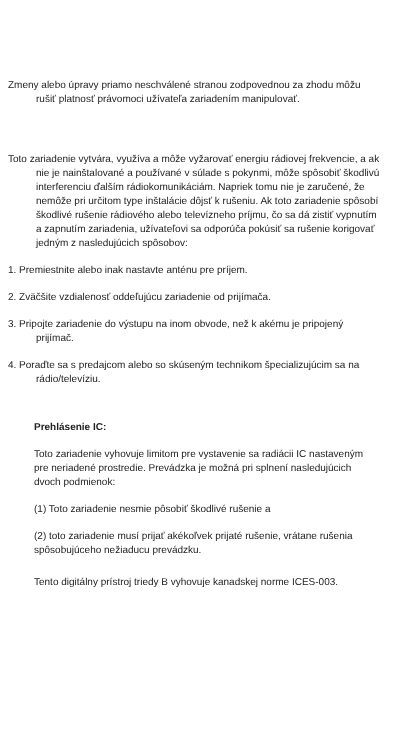Zmeny alebo úpravy priamo neschválené stranou zodpovednou za zhodu môžu rušiť platnosť právomoci užívateľa zariadením manipulovať.
Toto zariadenie vytvára, využíva a môže vyžarovať energiu rádiovej frekvencie, a ak nie je nainštalované a používané v súlade s pokynmi, môže spôsobiť škodlivú interferenciu ďalším rádiokomunikáciám. Napriek tomu nie je zaručené, že nemôže pri určitom type inštalácie dôjsť k rušeniu. Ak toto zariadenie spôsobí škodlivé rušenie rádiového alebo televízneho príjmu, čo sa dá zistiť vypnutím a zapnutím zariadenia, užívateľovi sa odporúča pokúsiť sa rušenie korigovať jedným z nasledujúcich spôsobov:
1. Premiestnite alebo inak nastavte anténu pre príjem.
2. Zväčšite vzdialenosť oddeľujúcu zariadenie od prijímača.
3. Pripojte zariadenie do výstupu na inom obvode, než k akému je pripojený prijímač.
4. Poraďte sa s predajcom alebo so skúseným technikom špecializujúcim sa na rádio/televíziu.
Prehlásenie IC:
Toto zariadenie vyhovuje limitom pre vystavenie sa radiácii IC nastaveným pre neriadené prostredie. Prevádzka je možná pri splnení nasledujúcich dvoch podmienok:
(1) Toto zariadenie nesmie pôsobiť škodlivé rušenie a
(2) toto zariadenie musí prijať akékoľvek prijaté rušenie, vrátane rušenia spôsobujúceho nežiaducu prevádzku.
Tento digitálny prístroj triedy B vyhovuje kanadskej norme ICES-003.